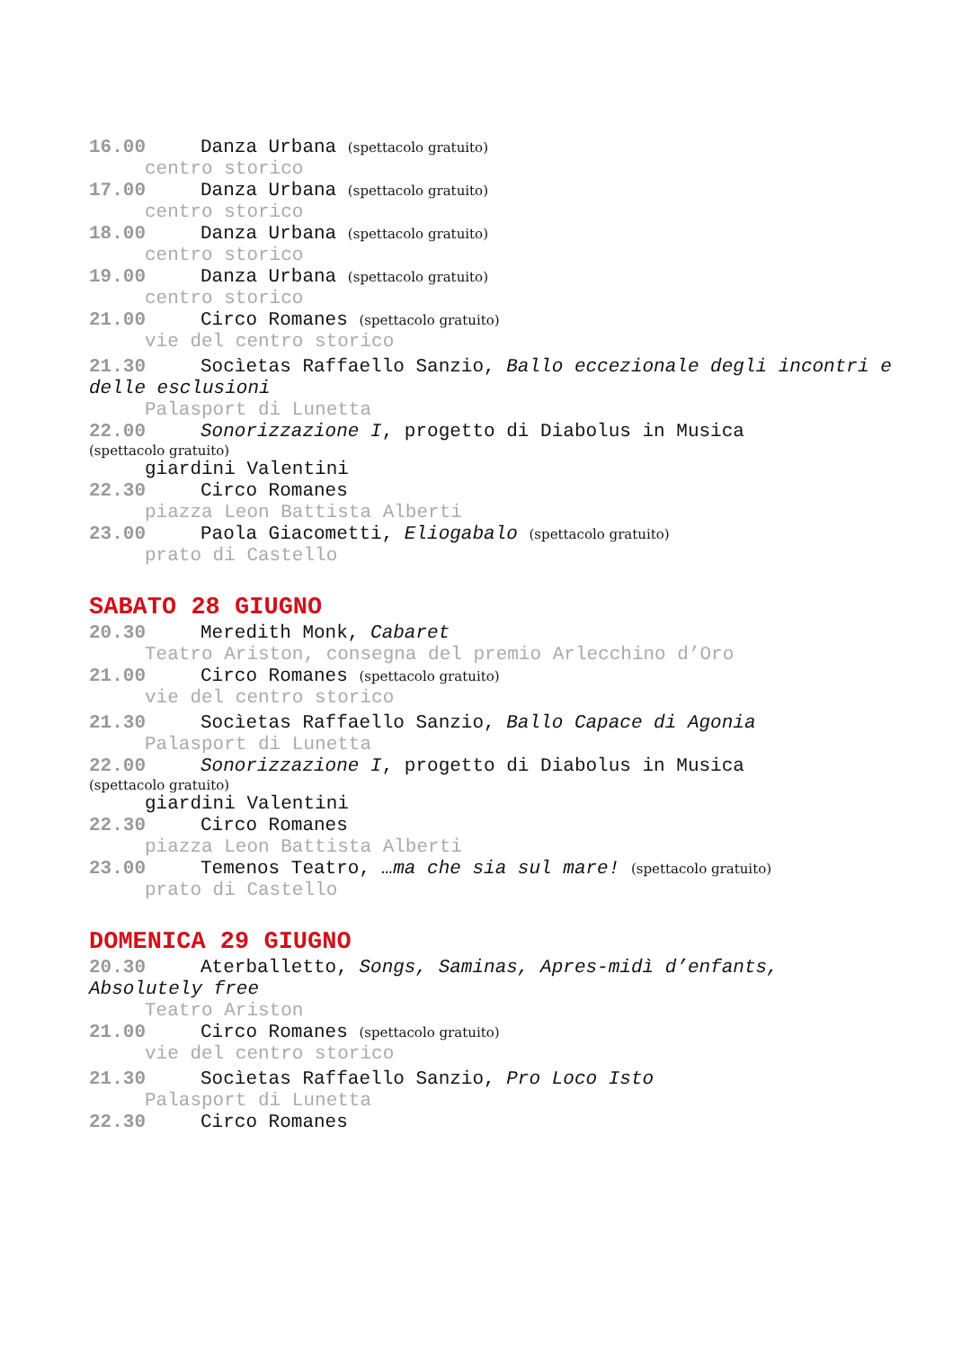16.00 Danza Urbana (spettacolo gratuito)
centro storico
17.00 Danza Urbana (spettacolo gratuito)
centro storico
18.00 Danza Urbana (spettacolo gratuito)
centro storico
19.00 Danza Urbana (spettacolo gratuito)
centro storico
21.00 Circo Romanes (spettacolo gratuito)
vie del centro storico
21.30 Socìetas Raffaello Sanzio, Ballo eccezionale degli incontri e delle esclusioni
Palasport di Lunetta
22.00 Sonorizzazione I, progetto di Diabolus in Musica
(spettacolo gratuito)
giardini Valentini
22.30 Circo Romanes
piazza Leon Battista Alberti
23.00 Paola Giacometti, Eliogabalo (spettacolo gratuito)
prato di Castello
SABATO 28 GIUGNO
20.30 Meredith Monk, Cabaret
Teatro Ariston, consegna del premio Arlecchino d’Oro
21.00 Circo Romanes (spettacolo gratuito)
vie del centro storico
21.30 Socìetas Raffaello Sanzio, Ballo Capace di Agonia
Palasport di Lunetta
22.00 Sonorizzazione I, progetto di Diabolus in Musica
(spettacolo gratuito)
giardini Valentini
22.30 Circo Romanes
piazza Leon Battista Alberti
23.00 Temenos Teatro, …ma che sia sul mare! (spettacolo gratuito)
prato di Castello
DOMENICA 29 GIUGNO
20.30 Aterballetto, Songs, Saminas, Apres-midì d’enfants, Absolutely free
Teatro Ariston
21.00 Circo Romanes (spettacolo gratuito)
vie del centro storico
21.30 Socìetas Raffaello Sanzio, Pro Loco Isto
Palasport di Lunetta
22.30 Circo Romanes